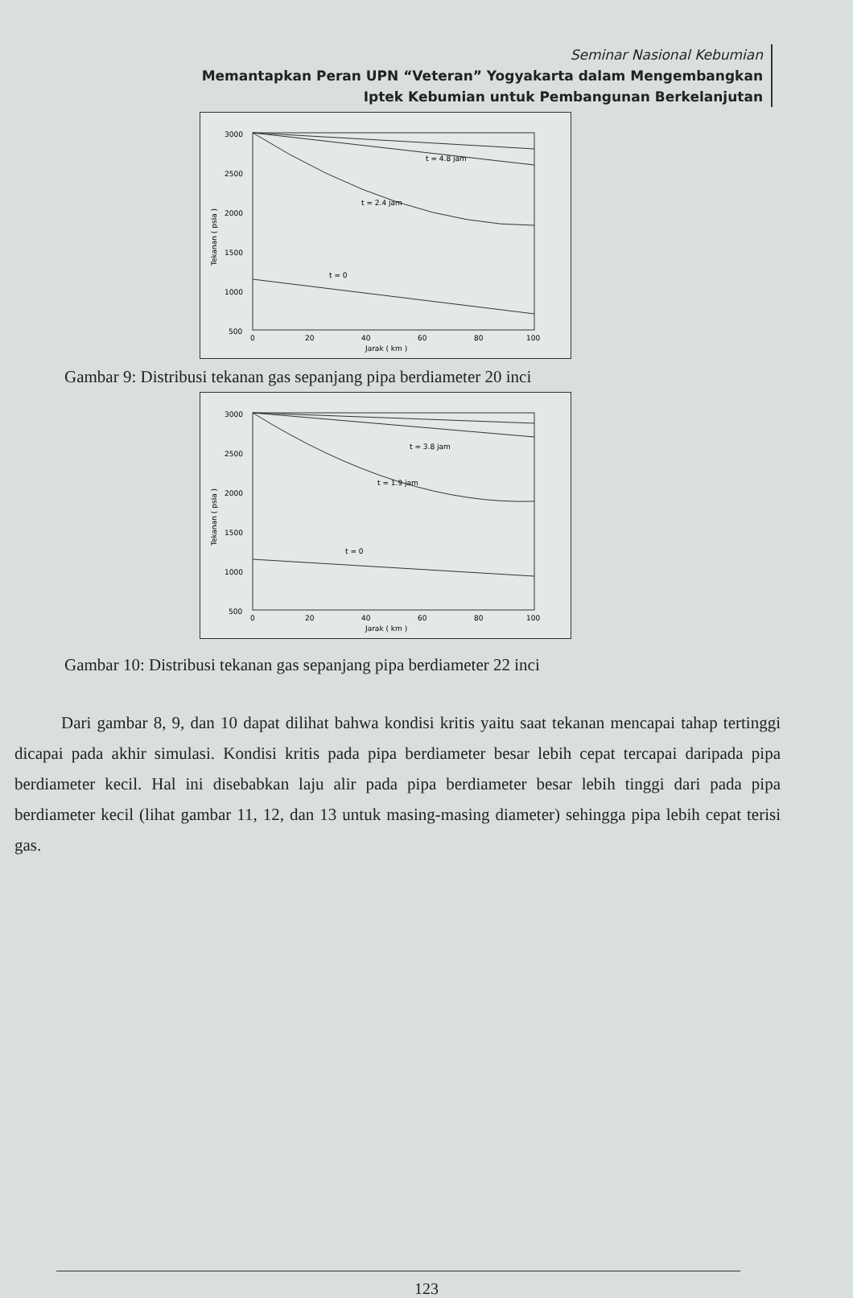Seminar Nasional Kebumian
Memantapkan Peran UPN “Veteran” Yogyakarta dalam Mengembangkan
Iptek Kebumian untuk Pembangunan Berkelanjutan
3000
2500
2000
1500
1000
500
0
20
40
60
80
100
Jarak ( km )
Tekanan ( psia )
t = 4.8 jam
t = 2.4 jam
t = 0
Gambar 9: Distribusi tekanan gas sepanjang pipa berdiameter 20 inci
3000
2500
2000
1500
1000
500
0
20
40
60
80
100
Jarak ( km )
Tekanan ( psia )
t = 3.8 jam
t = 1.9 jam
t = 0
Gambar 10: Distribusi tekanan gas sepanjang pipa berdiameter 22 inci
Dari gambar 8, 9, dan 10 dapat dilihat bahwa kondisi kritis yaitu saat tekanan mencapai tahap tertinggi dicapai pada akhir simulasi. Kondisi kritis pada pipa berdiameter besar lebih cepat tercapai daripada pipa berdiameter kecil. Hal ini disebabkan laju alir pada pipa berdiameter besar lebih tinggi dari pada pipa berdiameter kecil (lihat gambar 11, 12, dan 13 untuk masing-masing diameter) sehingga pipa lebih cepat terisi gas.
123